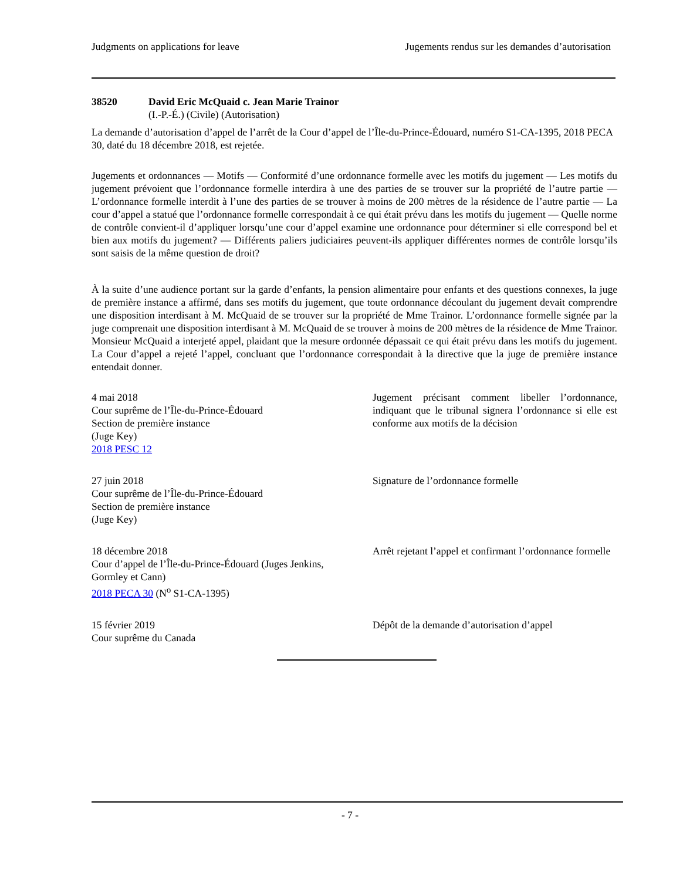Judgments on applications for leave Jugements rendus sur les demandes d’autorisation
38520 David Eric McQuaid c. Jean Marie Trainor
(I.-P.-É.) (Civile) (Autorisation)
La demande d’autorisation d’appel de l’arrêt de la Cour d’appel de l’Île-du-Prince-Édouard, numéro S1-CA-1395, 2018 PECA 30, daté du 18 décembre 2018, est rejetée.
Jugements et ordonnances — Motifs — Conformité d’une ordonnance formelle avec les motifs du jugement — Les motifs du jugement prévoient que l’ordonnance formelle interdira à une des parties de se trouver sur la propriété de l’autre partie — L’ordonnance formelle interdit à l’une des parties de se trouver à moins de 200 mètres de la résidence de l’autre partie — La cour d’appel a statué que l’ordonnance formelle correspondait à ce qui était prévu dans les motifs du jugement — Quelle norme de contrôle convient-il d’appliquer lorsqu’une cour d’appel examine une ordonnance pour déterminer si elle correspond bel et bien aux motifs du jugement? — Différents paliers judiciaires peuvent-ils appliquer différentes normes de contrôle lorsqu’ils sont saisis de la même question de droit?
À la suite d’une audience portant sur la garde d’enfants, la pension alimentaire pour enfants et des questions connexes, la juge de première instance a affirmé, dans ses motifs du jugement, que toute ordonnance découlant du jugement devait comprendre une disposition interdisant à M. McQuaid de se trouver sur la propriété de Mme Trainor. L’ordonnance formelle signée par la juge comprenait une disposition interdisant à M. McQuaid de se trouver à moins de 200 mètres de la résidence de Mme Trainor. Monsieur McQuaid a interjeté appel, plaidant que la mesure ordonnée dépassait ce qui était prévu dans les motifs du jugement. La Cour d’appel a rejeté l’appel, concluant que l’ordonnance correspondait à la directive que la juge de première instance entendait donner.
4 mai 2018
Cour suprême de l’Île-du-Prince-Édouard
Section de première instance
(Juge Key)
2018 PESC 12
Jugement précisant comment libeller l’ordonnance, indiquant que le tribunal signera l’ordonnance si elle est conforme aux motifs de la décision
27 juin 2018
Cour suprême de l’Île-du-Prince-Édouard
Section de première instance
(Juge Key)
Signature de l’ordonnance formelle
18 décembre 2018
Cour d’appel de l’Île-du-Prince-Édouard (Juges Jenkins, Gormley et Cann)
2018 PECA 30 (N<sup>o</sup> S1-CA-1395)
Arrêt rejetant l’appel et confirmant l’ordonnance formelle
15 février 2019
Cour suprême du Canada
Dépôt de la demande d’autorisation d’appel
- 7 -